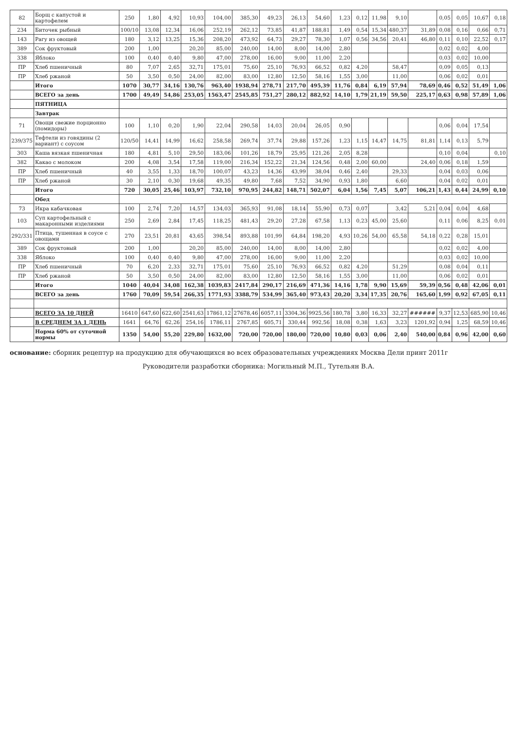| 82 | Борщ с капустой и картофелем | 250 | 1,80 | 4,92 | 10,93 | 104,00 | 385,30 | 49,23 | 26,13 | 54,60 | 1,23 | 0,12 | 11,98 | 9,10 | | 0,05 | 0,05 | 10,67 | 0,18 |
| 234 | Биточек рыбный | 100/10 | 13,08 | 12,34 | 16,06 | 252,19 | 262,12 | 73,85 | 41,87 | 188,81 | 1,49 | 0,54 | 15,34 | 480,37 | 31,89 | 0,08 | 0,16 | 0,66 | 0,71 |
| 143 | Рагу из овощей | 180 | 3,12 | 13,25 | 15,36 | 208,20 | 473,92 | 64,73 | 29,27 | 78,30 | 1,07 | 0,56 | 34,56 | 20,41 | 46,80 | 0,11 | 0,10 | 22,52 | 0,17 |
| 389 | Сок фруктовый | 200 | 1,00 | | 20,20 | 85,00 | 240,00 | 14,00 | 8,00 | 14,00 | 2,80 | | | | | 0,02 | 0,02 | 4,00 | |
| 338 | Яблоко | 100 | 0,40 | 0,40 | 9,80 | 47,00 | 278,00 | 16,00 | 9,00 | 11,00 | 2,20 | | | | | 0,03 | 0,02 | 10,00 | |
| ПР | Хлеб пшеничный | 80 | 7,07 | 2,65 | 32,71 | 175,01 | 75,60 | 25,10 | 76,93 | 66,52 | 0,82 | 4,20 | | 58,47 | | 0,09 | 0,05 | 0,13 | |
| ПР | Хлеб ржаной | 50 | 3,50 | 0,50 | 24,00 | 82,00 | 83,00 | 12,80 | 12,50 | 58,16 | 1,55 | 3,00 | | 11,00 | | 0,06 | 0,02 | 0,01 | |
| | Итого | 1070 | 30,77 | 34,16 | 130,76 | 963,40 | 1938,94 | 278,71 | 217,70 | 495,39 | 11,76 | 0,84 | 6,19 | 57,94 | 78,69 | 0,46 | 0,52 | 51,49 | 1,06 |
| | ВСЕГО за день | 1700 | 49,49 | 54,86 | 253,05 | 1563,47 | 2545,85 | 751,27 | 280,12 | 882,92 | 14,10 | 1,79 | 21,19 | 59,50 | 225,17 | 0,63 | 0,98 | 57,89 | 1,06 |
| | ПЯТНИЦА | | | | | | | | | | | | | | | | | | |
| | Завтрак | | | | | | | | | | | | | | | | | | |
| 71 | Овощи свежие порционно (помидоры) | 100 | 1,10 | 0,20 | 1,90 | 22,04 | 290,58 | 14,03 | 20,04 | 26,05 | 0,90 | | | | | 0,06 | 0,04 | 17,54 | |
| 239/375 | Тефтели из говядины (2 вариант) с соусом | 120/50 | 14,41 | 14,99 | 16,62 | 258,58 | 269,74 | 37,74 | 29,88 | 157,26 | 1,23 | 1,15 | 14,47 | 14,75 | 81,81 | 1,14 | 0,13 | 5,79 | |
| 303 | Каша вязкая пшеничная | 180 | 4,81 | 5,10 | 29,50 | 183,06 | 101,26 | 18,79 | 25,95 | 121,26 | 2,05 | 8,28 | | | | 0,10 | 0,04 | | 0,10 |
| 382 | Какао с молоком | 200 | 4,08 | 3,54 | 17,58 | 119,00 | 216,34 | 152,22 | 21,34 | 124,56 | 0,48 | 2,00 | 60,00 | | 24,40 | 0,06 | 0,18 | 1,59 | |
| ПР | Хлеб пшеничный | 40 | 3,55 | 1,33 | 18,70 | 100,07 | 43,23 | 14,36 | 43,99 | 38,04 | 0,46 | 2,40 | | 29,33 | | 0,04 | 0,03 | 0,06 | |
| ПР | Хлеб ржаной | 30 | 2,10 | 0,30 | 19,68 | 49,35 | 49,80 | 7,68 | 7,52 | 34,90 | 0,93 | 1,80 | | 6,60 | | 0,04 | 0,02 | 0,01 | |
| | Итого | 720 | 30,05 | 25,46 | 103,97 | 732,10 | 970,95 | 244,82 | 148,71 | 502,07 | 6,04 | 1,56 | 7,45 | 5,07 | 106,21 | 1,43 | 0,44 | 24,99 | 0,10 |
| | Обед | | | | | | | | | | | | | | | | | | |
| 73 | Икра кабачковая | 100 | 2,74 | 7,20 | 14,57 | 134,03 | 365,93 | 91,08 | 18,14 | 55,90 | 0,73 | 0,07 | | 3,42 | 5,21 | 0,04 | 0,04 | 4,68 | |
| 103 | Суп картофельный с макаронными изделиями | 250 | 2,69 | 2,84 | 17,45 | 118,25 | 481,43 | 29,20 | 27,28 | 67,58 | 1,13 | 0,23 | 45,00 | 25,60 | | 0,11 | 0,06 | 8,25 | 0,01 |
| 292/331 | Птица, тушенная в соусе с овощами | 270 | 23,51 | 20,81 | 43,65 | 398,54 | 893,88 | 101,99 | 64,84 | 198,20 | 4,93 | 10,26 | 54,00 | 65,58 | 54,18 | 0,22 | 0,28 | 15,01 | |
| 389 | Сок фруктовый | 200 | 1,00 | | 20,20 | 85,00 | 240,00 | 14,00 | 8,00 | 14,00 | 2,80 | | | | | 0,02 | 0,02 | 4,00 | |
| 338 | Яблоко | 100 | 0,40 | 0,40 | 9,80 | 47,00 | 278,00 | 16,00 | 9,00 | 11,00 | 2,20 | | | | | 0,03 | 0,02 | 10,00 | |
| ПР | Хлеб пшеничный | 70 | 6,20 | 2,33 | 32,71 | 175,01 | 75,60 | 25,10 | 76,93 | 66,52 | 0,82 | 4,20 | | 51,29 | | 0,08 | 0,04 | 0,11 | |
| ПР | Хлеб ржаной | 50 | 3,50 | 0,50 | 24,00 | 82,00 | 83,00 | 12,80 | 12,50 | 58,16 | 1,55 | 3,00 | | 11,00 | | 0,06 | 0,02 | 0,01 | |
| | Итого | 1040 | 40,04 | 34,08 | 162,38 | 1039,83 | 2417,84 | 290,17 | 216,69 | 471,36 | 14,16 | 1,78 | 9,90 | 15,69 | 59,39 | 0,56 | 0,48 | 42,06 | 0,01 |
| | ВСЕГО за день | 1760 | 70,09 | 59,54 | 266,35 | 1771,93 | 3388,79 | 534,99 | 365,40 | 973,43 | 20,20 | 3,34 | 17,35 | 20,76 | 165,60 | 1,99 | 0,92 | 67,05 | 0,11 |
| | ВСЕГО ЗА 10 ДНЕЙ | 16410 | 647,60 | 622,60 | 2541,63 | 17861,12 | 27678,46 | 6057,11 | 3304,36 | 9925,56 | 180,78 | 3,80 | 16,33 | 32,27 | ###### | 9,37 | 12,53 | 685,90 | 10,46 |
| | В СРЕДНЕМ ЗА 1 ДЕНЬ | 1641 | 64,76 | 62,26 | 254,16 | 1786,11 | 2767,85 | 605,71 | 330,44 | 992,56 | 18,08 | 0,38 | 1,63 | 3,23 | 1201,92 | 0,94 | 1,25 | 68,59 | 10,46 |
| | Норма 60% от суточной нормы | 1350 | 54,00 | 55,20 | 229,80 | 1632,00 | 720,00 | 720,00 | 180,00 | 720,00 | 10,80 | 0,03 | 0,06 | 2,40 | 540,00 | 0,84 | 0,96 | 42,00 | 0,60 |
основание: сборник рецептур на продукцию для обучающихся во всех образовательных учреждениях Москва Дели принт 2011г
Руководители разработки сборника: Могильный М.П., Тутельян В.А.